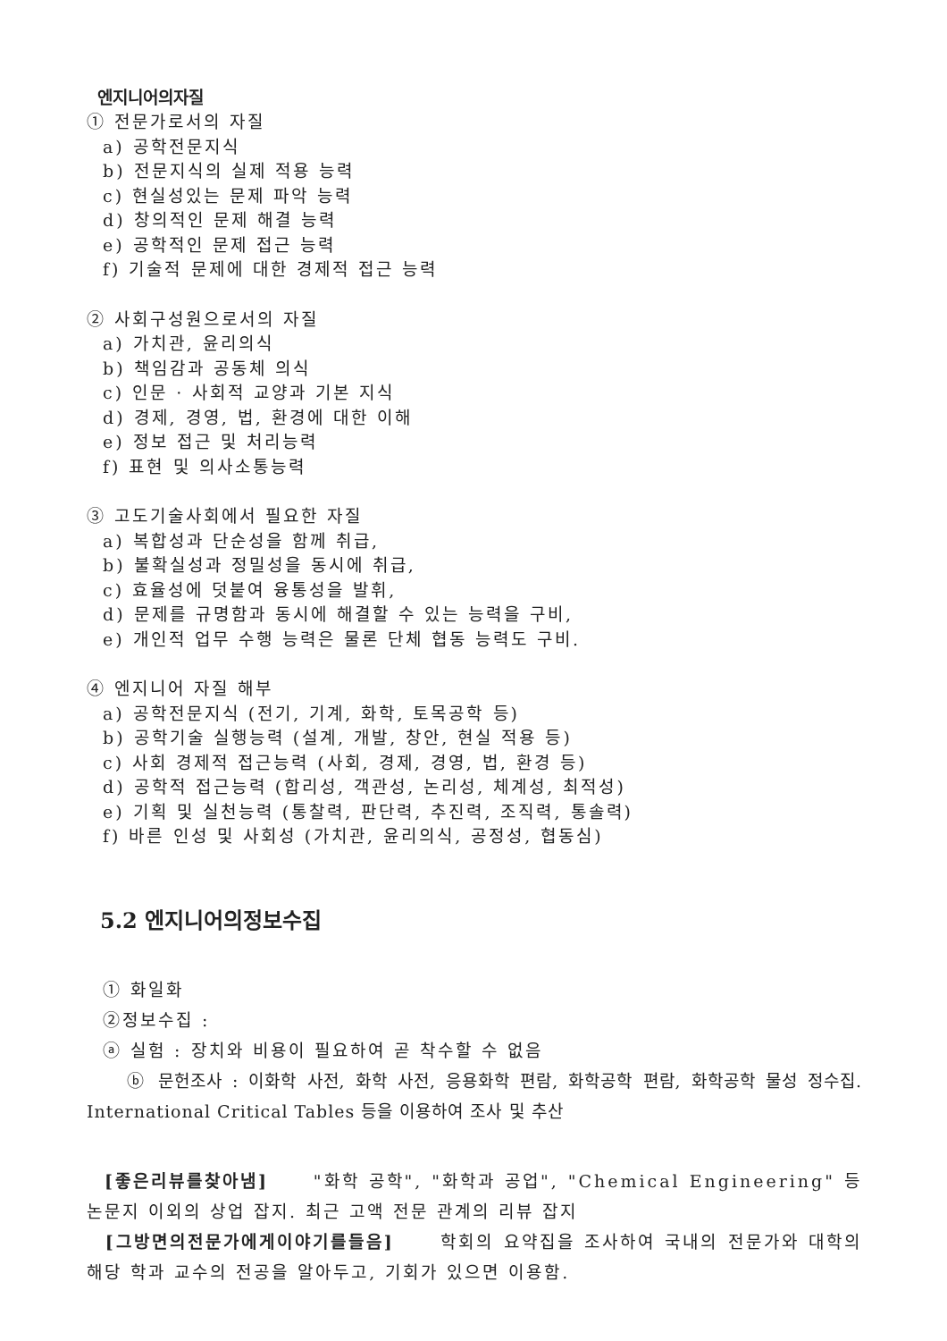엔지니어의자질
① 전문가로서의 자질
a) 공학전문지식
b) 전문지식의 실제 적용 능력
c) 현실성있는 문제 파악 능력
d) 창의적인 문제 해결 능력
e) 공학적인 문제 접근 능력
f) 기술적 문제에 대한 경제적 접근 능력
② 사회구성원으로서의 자질
a) 가치관, 윤리의식
b) 책임감과 공동체 의식
c) 인문 · 사회적 교양과 기본 지식
d) 경제, 경영, 법, 환경에 대한 이해
e) 정보 접근 및 처리능력
f) 표현 및 의사소통능력
③ 고도기술사회에서 필요한 자질
a) 복합성과 단순성을 함께 취급,
b) 불확실성과 정밀성을 동시에 취급,
c) 효율성에 덧붙여 융통성을 발휘,
d) 문제를 규명함과 동시에 해결할 수 있는 능력을 구비,
e) 개인적 업무 수행 능력은 물론 단체 협동 능력도 구비.
④ 엔지니어 자질 해부
a) 공학전문지식 (전기, 기계, 화학, 토목공학 등)
b) 공학기술 실행능력 (설계, 개발, 창안, 현실 적용 등)
c) 사회 경제적 접근능력 (사회, 경제, 경영, 법, 환경 등)
d) 공학적 접근능력 (합리성, 객관성, 논리성, 체계성, 최적성)
e) 기획 및 실천능력 (통찰력, 판단력, 추진력, 조직력, 통솔력)
f) 바른 인성 및 사회성 (가치관, 윤리의식, 공정성, 협동심)
5.2 엔지니어의정보수집
① 화일화
②정보수집 :
ⓐ 실험 : 장치와 비용이 필요하여 곧 착수할 수 없음
ⓑ 문헌조사 : 이화학 사전, 화학 사전, 응용화학 편람, 화학공학 편람, 화학공학 물성 정수집. International Critical Tables 등을 이용하여 조사 및 추산
[좋은리뷰를찾아냄] "화학 공학", "화학과 공업", "Chemical Engineering" 등 논문지 이외의 상업 잡지. 최근 고액 전문 관계의 리뷰 잡지
[그방면의전문가에게이야기를들음] 학회의 요약집을 조사하여 국내의 전문가와 대학의 해당 학과 교수의 전공을 알아두고, 기회가 있으면 이용함.